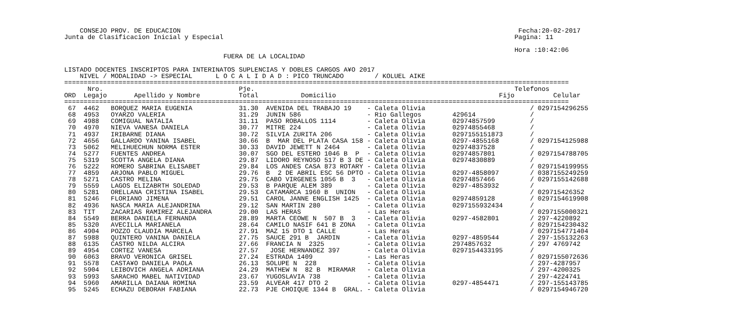CONSEJO PROV. DE EDUCACION                                                                                       Fecha:20-02-2017
Junta de Clasificacion Inicial y Especial                                                                           Pagina: 11

                                                                                                                    Hora :10:42:06
                                         FUERA DE LA LOCALIDAD

LISTADO DOCENTES INSCRIPTOS PARA INTERINATOS SUPLENCIAS Y DOBLES CARGOS A¥O 2017
    NIVEL / MODALIDAD -> ESPECIAL      L O C A L I D A D : PICO TRUNCADO        / KOLUEL AIKE
==================================================================================================================================
      Nro.                                   Pje.                                                                   Telefonos
ORD  Legajo       Apellido y Nombre          Total           Domicilio                                          Fijo          Celular
==================================================================================================================================
 67  4462   BORQUEZ MARIA EUGENIA            31.30  AVENIDA DEL TRABAJO 19    - Caleta Olivia                           / 0297154296255
 68  4953   OYARZO VALERIA                   31.29  JUNIN 586                 - Rio Gallegos        429614              /
 69  4988   COMIGUAL NATALIA                 31.11  PASO ROBALLOS 1114        - Caleta Olivia       02974857599         /
 70  4970   NIEVA VANESA DANIELA             30.77  MITRE 224                 - Caleta Olivia       02974855468         /
 71  4937   IRIBARNE DIANA                   30.72  SILVIA ZURITA 206         - Caleta Olivia       0297155151873       /
 72  4656   GALLARDO YANINA ISABEL           30.66  B  MAR DEL PLATA CASA 158 - Caleta Olivia       0297-4855168        / 0297154125988
 73  5062   MELIHUECHUN NORMA ESTER          30.33  DAVID JEWETT N 2464       - Caleta Olivia       02974837528         /
 74  5277   FUENTES ANDREA                   30.07  SGO DEL ESTERO 1046 B  P  - Caleta Olivia       02974857801         / 0297154788705
 75  5319   SCOTTA ANGELA DIANA              29.87  LIDORO REYNOSO 517 B 3 DE - Caleta Olivia       02974830889         /
 76  5222   ROMERO SABRINA ELISABET          29.84  LOS ANDES CASA 873 ROTARY - Caleta Olivia                           / 0297154199955
 77  4859   ARJONA PABLO MIGUEL              29.76  B  2 DE ABRIL ESC 56 DPTO - Caleta Olivia       0297-4858097        / 0387155249259
 78  5271   CASTRO MELINA                    29.75  CABO VIRGENES 1056 B  3   - Caleta Olivia       02974857466         / 0297155142688
 79  5559   LAGOS ELIZABRTH SOLEDAD          29.53  B PARQUE ALEM 389         - Caleta Olivia       0297-4853932        /
 80  5281   ORELLANA CRISTINA ISABEL         29.53  CATAMARCA 1960 B  UNION   - Caleta Olivia                           / 029715426352
 81  5246   FLORIANO JIMENA                  29.51  CAROL JANNE ENGLISH 1425  - Caleta Olivia       02974859128         / 0297154619908
 82  4936   NASCA MARIA ALEJANDRINA          29.12  SAN MARTIN 280            - Caleta Olivia       0297155932434       /
 83  TIT    ZACARIAS RAMIREZ ALEJANDRA       29.00  LAS HERAS                 - Las Heras                               / 0297155000321
 84  5549   BERRA DANIELA FERNANDA           28.89  MARTA CEOWE N  507 B  3   - Caleta Olivia       0297-4582801        / 297-4220892
 85  5320   AVECILLA MARIANELA               28.64  CAMILO NASIF 641 B ZONA   - Caleta Olivia                           / 0297154230432
 86  4904   POZZO CLAUDIA MARCELA            27.91  MAZ 15 DTO 1 CALLE        - Las Heras                               / 0297154771404
 87  5988   QUINTERO VANINA DANIELA          27.75  SAUCE 291 B  JARDIN       - Caleta Olivia       0297-4859544        / 297-155132263
 88  6135   CASTRO NILDA ALCIRA              27.66  FRANCIA N  2325           - Caleta Olivia       2974857632          / 297 4769742
 89  4954   CORTEZ VANESA                    27.57   JOSE HERNANDEZ 397       - Caleta Olivia       0297154433195       /
 90  6063   BRAVO VERONICA GRISEL            27.24  ESTRADA 1409              - Las Heras                               / 0297155072636
 91  5578   CASTA¥O DANIELA PAOLA            26.13  SOLUPE N  228             - Caleta Olivia                           / 297-4287957
 92  5904   LEIBOVICH ANGELA ADRIANA         24.29  MATHEW N  82 B  MIRAMAR   - Caleta Olivia                           / 297-4200325
 93  5993   SARACHO MABEL NATIVIDAD          23.67  YUGOSLAVIA 738            - Caleta Olivia                           / 297-4224741
 94  5960   AMARILLA DAIANA ROMINA           23.59  ALVEAR 417 DTO 2          - Caleta Olivia       0297-4854471        / 297-155143785
 95  5245   ECHAZU DEBORAH FABIANA           22.73  PJE CHOIQUE 1344 B  GRAL. - Caleta Olivia                           / 0297154946720